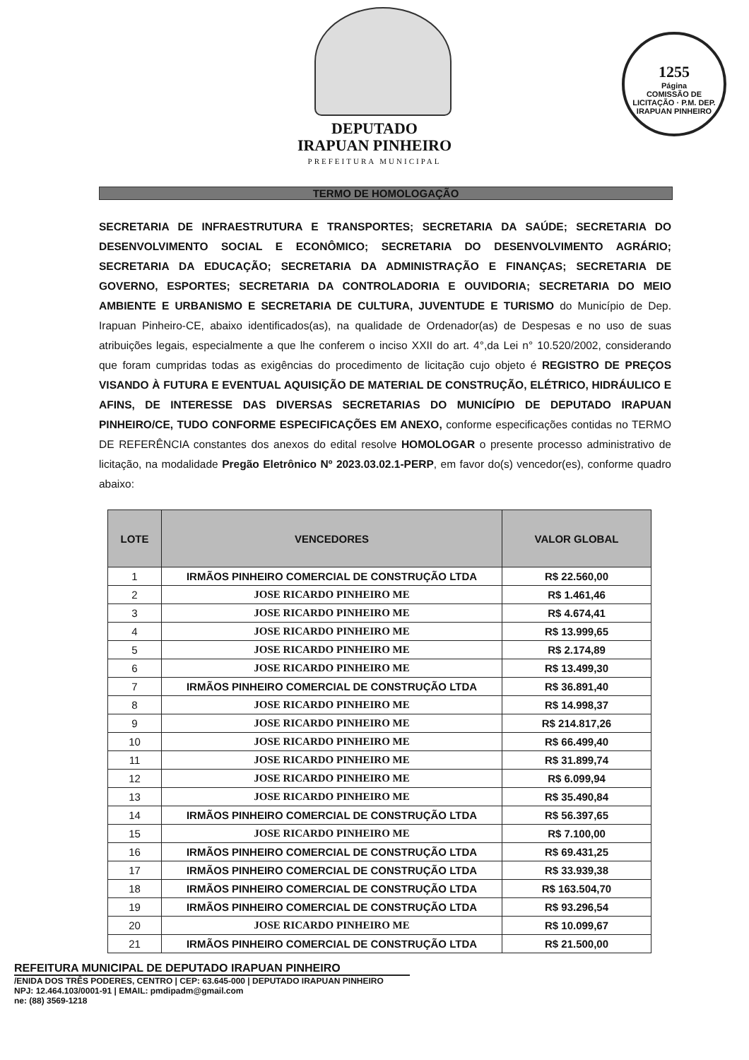1255
Página
COMISSÃO DE LICITAÇÃO · P.M. DEP. IRAPUAN PINHEIRO
DEPUTADO
IRAPUAN PINHEIRO
PREFEITURA MUNICIPAL
TERMO DE HOMOLOGAÇÃO
SECRETARIA DE INFRAESTRUTURA E TRANSPORTES; SECRETARIA DA SAÚDE; SECRETARIA DO DESENVOLVIMENTO SOCIAL E ECONÔMICO; SECRETARIA DO DESENVOLVIMENTO AGRÁRIO; SECRETARIA DA EDUCAÇÃO; SECRETARIA DA ADMINISTRAÇÃO E FINANÇAS; SECRETARIA DE GOVERNO, ESPORTES; SECRETARIA DA CONTROLADORIA E OUVIDORIA; SECRETARIA DO MEIO AMBIENTE E URBANISMO E SECRETARIA DE CULTURA, JUVENTUDE E TURISMO do Município de Dep. Irapuan Pinheiro-CE, abaixo identificados(as), na qualidade de Ordenador(as) de Despesas e no uso de suas atribuições legais, especialmente a que lhe conferem o inciso XXII do art. 4°,da Lei n° 10.520/2002, considerando que foram cumpridas todas as exigências do procedimento de licitação cujo objeto é REGISTRO DE PREÇOS VISANDO À FUTURA E EVENTUAL AQUISIÇÃO DE MATERIAL DE CONSTRUÇÃO, ELÉTRICO, HIDRÁULICO E AFINS, DE INTERESSE DAS DIVERSAS SECRETARIAS DO MUNICÍPIO DE DEPUTADO IRAPUAN PINHEIRO/CE, TUDO CONFORME ESPECIFICAÇÕES EM ANEXO, conforme especificações contidas no TERMO DE REFERÊNCIA constantes dos anexos do edital resolve HOMOLOGAR o presente processo administrativo de licitação, na modalidade Pregão Eletrônico Nº 2023.03.02.1-PERP, em favor do(s) vencedor(es), conforme quadro abaixo:
| LOTE | VENCEDORES | VALOR GLOBAL |
| --- | --- | --- |
| 1 | IRMÃOS PINHEIRO COMERCIAL DE CONSTRUÇÃO LTDA | R$ 22.560,00 |
| 2 | JOSE RICARDO PINHEIRO ME | R$ 1.461,46 |
| 3 | JOSE RICARDO PINHEIRO ME | R$ 4.674,41 |
| 4 | JOSE RICARDO PINHEIRO ME | R$ 13.999,65 |
| 5 | JOSE RICARDO PINHEIRO ME | R$ 2.174,89 |
| 6 | JOSE RICARDO PINHEIRO ME | R$ 13.499,30 |
| 7 | IRMÃOS PINHEIRO COMERCIAL DE CONSTRUÇÃO LTDA | R$ 36.891,40 |
| 8 | JOSE RICARDO PINHEIRO ME | R$ 14.998,37 |
| 9 | JOSE RICARDO PINHEIRO ME | R$ 214.817,26 |
| 10 | JOSE RICARDO PINHEIRO ME | R$ 66.499,40 |
| 11 | JOSE RICARDO PINHEIRO ME | R$ 31.899,74 |
| 12 | JOSE RICARDO PINHEIRO ME | R$ 6.099,94 |
| 13 | JOSE RICARDO PINHEIRO ME | R$ 35.490,84 |
| 14 | IRMÃOS PINHEIRO COMERCIAL DE CONSTRUÇÃO LTDA | R$ 56.397,65 |
| 15 | JOSE RICARDO PINHEIRO ME | R$ 7.100,00 |
| 16 | IRMÃOS PINHEIRO COMERCIAL DE CONSTRUÇÃO LTDA | R$ 69.431,25 |
| 17 | IRMÃOS PINHEIRO COMERCIAL DE CONSTRUÇÃO LTDA | R$ 33.939,38 |
| 18 | IRMÃOS PINHEIRO COMERCIAL DE CONSTRUÇÃO LTDA | R$ 163.504,70 |
| 19 | IRMÃOS PINHEIRO COMERCIAL DE CONSTRUÇÃO LTDA | R$ 93.296,54 |
| 20 | JOSE RICARDO PINHEIRO ME | R$ 10.099,67 |
| 21 | IRMÃOS PINHEIRO COMERCIAL DE CONSTRUÇÃO LTDA | R$ 21.500,00 |
REFEITURA MUNICIPAL DE DEPUTADO IRAPUAN PINHEIRO
/ENIDA DOS TRÊS PODERES, CENTRO | CEP: 63.645-000 | DEPUTADO IRAPUAN PINHEIRO
NPJ: 12.464.103/0001-91 | EMAIL: pmdipadm@gmail.com
ne: (88) 3569-1218